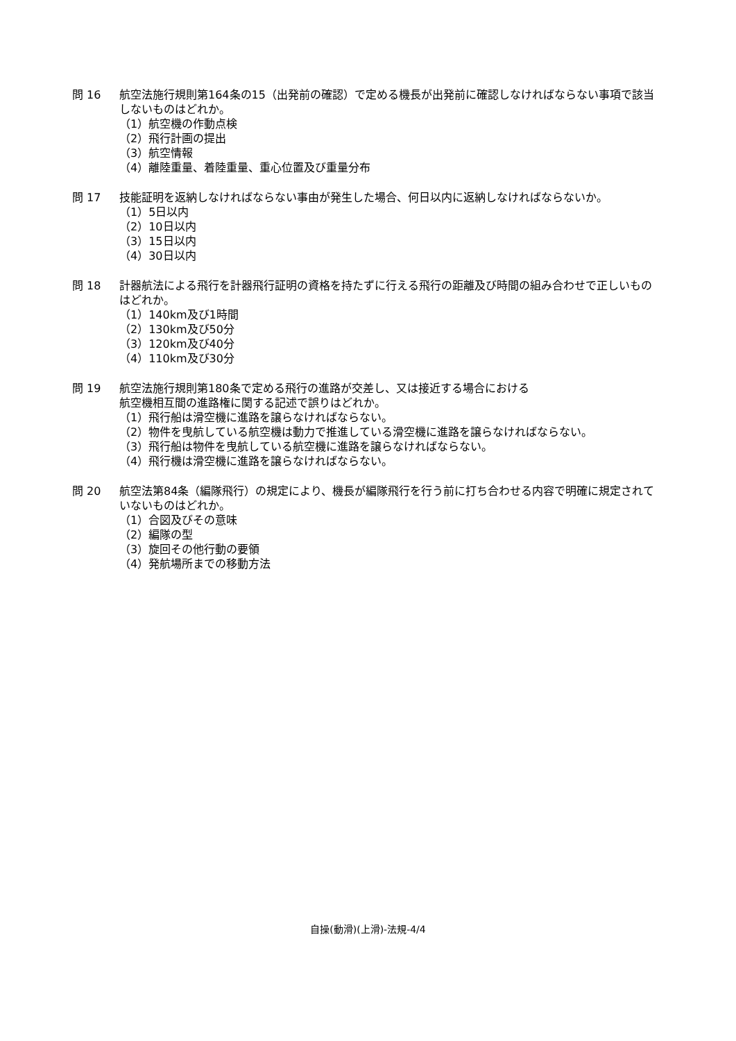問 16 航空法施行規則第164条の15（出発前の確認）で定める機長が出発前に確認しなければならない事項で該当しないものはどれか。
（1）航空機の作動点検
（2）飛行計画の提出
（3）航空情報
（4）離陸重量、着陸重量、重心位置及び重量分布
問 17 技能証明を返納しなければならない事由が発生した場合、何日以内に返納しなければならないか。
（1）5日以内
（2）10日以内
（3）15日以内
（4）30日以内
問 18 計器航法による飛行を計器飛行証明の資格を持たずに行える飛行の距離及び時間の組み合わせで正しいものはどれか。
（1）140km及び1時間
（2）130km及び50分
（3）120km及び40分
（4）110km及び30分
問 19 航空法施行規則第180条で定める飛行の進路が交差し、又は接近する場合における
航空機相互間の進路権に関する記述で誤りはどれか。
（1）飛行船は滑空機に進路を譲らなければならない。
（2）物件を曳航している航空機は動力で推進している滑空機に進路を譲らなければならない。
（3）飛行船は物件を曳航している航空機に進路を譲らなければならない。
（4）飛行機は滑空機に進路を譲らなければならない。
問 20 航空法第84条（編隊飛行）の規定により、機長が編隊飛行を行う前に打ち合わせる内容で明確に規定されていないものはどれか。
（1）合図及びその意味
（2）編隊の型
（3）旋回その他行動の要領
（4）発航場所までの移動方法
自操(動滑)(上滑)-法規-4/4